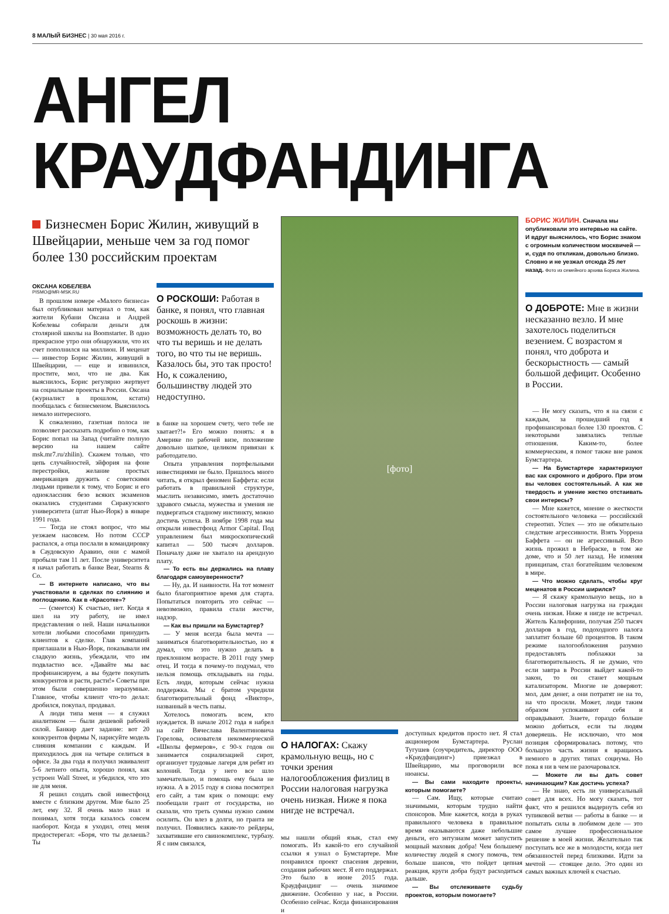8 МАЛЫЙ БИЗНЕС | 30 мая 2016 г.
АНГЕЛ КРАУДФАНДИНГА
Бизнесмен Борис Жилин, живущий в Швейцарии, меньше чем за год помог более 130 российским проектам
ОКСАНА КОБЕЛЕВА
PISMO@MR-MSK.RU
В прошлом номере «Малого бизнеса» был опубликован материал о том, как жители Кубани Оксана и Андрей Кобелевы собирали деньги для столярной школы на Boomstarter. В одно прекрасное утро они обнаружили, что их счет пополнился на миллион. И меценат — инвестор Борис Жилин, живущий в Швейцарии, — еще и извинился, простите, мол, что не два. Как выяснилось, Борис регулярно жертвует на социальные проекты в России. Оксана (журналист в прошлом, кстати) пообщалась с бизнесменом. Выяснилось немало интересного.
К сожалению, газетная полоса не позволяет рассказать подробно о том, как Борис попал на Запад (читайте полную версию на нашем сайте msk.mr7.ru/zhilin). Скажем только, что цепь случайностей, эйфория на фоне перестройки, желание простых американцев дружить с советскими людьми привели к тому, что Борис и его одноклассник безо всяких экзаменов оказались студентами Сиракузского университета (штат Нью-Йорк) в январе 1991 года.
— Тогда не стоял вопрос, что мы уезжаем насовсем. Но потом СССР распался, а отца послали в командировку в Саудовскую Аравию, они с мамой пробыли там 11 лет. После университета я начал работать в банке Bear, Stearns & Co.
— В интернете написано, что вы участвовали в сделках по слиянию и поглощению. Как в «Красотке»?
— (смеется) К счастью, нет. Когда я шел на эту работу, не имел представления о ней. Наши начальники хотели любыми способами принудить клиентов к сделке. Глав компаний приглашали в Нью-Йорк, показывали им сладкую жизнь, убеждали, что им подвластно все. «Давайте мы вас профинансируем, а вы будете покупать конкурентов и расти, расти!» Советы при этом были совершенно неразумные. Главное, чтобы клиент что-то делал: дробился, покупал, продавал.
А люди типа меня — я служил аналитиком — были дешевой рабочей силой. Банкир дает задание: вот 20 конкурентов фирмы N, нарисуйте модель слияния компании с каждым. И приходилось дня на четыре селиться в офисе. За два года я получил эквивалент 5-6 летнего опыта, хорошо понял, как устроен Wall Street, и убедился, что это не для меня.
Я решил создать свой инвестфонд вместе с близким другом. Мне было 25 лет, ему 32. Я очень мало знал и понимал, хотя тогда казалось совсем наоборот. Когда я уходил, отец меня предостерегал: «Боря, что ты делаешь? Ты
О РОСКОШИ: Работая в банке, я понял, что главная роскошь в жизни: возможность делать то, во что ты веришь и не делать того, во что ты не веришь. Казалось бы, это так просто! Но, к сожалению, большинству людей это недоступно.
в банке на хорошем счету, чего тебе не хватает?!» Его можно понять: я в Америке по рабочей визе, положение довольно шаткое, целиком привязан к работодателю.
Опыта управления портфельными инвестициями не было. Пришлось много читать, я открыл феномен Баффета: если работать в правильной структуре, мыслить независимо, иметь достаточно здравого смысла, мужества и умения не подвергаться стадному инстинкту, можно достичь успеха. В ноябре 1998 года мы открыли инвестфонд Armor Capital. Под управлением был микроскопический капитал — 500 тысяч долларов. Поначалу даже не хватало на арендную плату.
— То есть вы держались на плаву благодаря самоуверенности?
— Ну, да. И наивности. На тот момент было благоприятное время для старта. Попытаться повторить это сейчас — невозможно, правила стали жестче, надзор.
— Как вы пришли на Бумстартер?
— У меня всегда была мечта — заниматься благотворительностью, но я думал, что это нужно делать в преклонном возрасте. В 2011 году умер отец. И тогда я почему-то подумал, что нельзя помощь откладывать на годы. Есть люди, которым сейчас нужна поддержка. Мы с братом учредили благотворительный фонд «Виктор», названный в честь папы.
Хотелось помогать всем, кто нуждается. В начале 2012 года я набрел на сайт Вячеслава Валентиновича Горелова, основателя некоммерческой «Школы фермеров», с 90-х годов он занимается социализацией сирот, организует трудовые лагеря для ребят из колоний. Тогда у него все шло замечательно, и помощь ему была не нужна. А в 2015 году я снова посмотрел его сайт, а там крик о помощи: ему пообещали грант от государства, но сказали, что треть суммы нужно самим осилить. Он влез в долги, но гранта не получил. Появились какие-то рейдеры, захватившие его свинокомплекс, турбазу. Я с ним связался,
[фото]
О НАЛОГАХ: Скажу крамольную вещь, но с точки зрения налогообложения физлиц в России налоговая нагрузка очень низкая. Ниже я пока нигде не встречал.
мы нашли общий язык, стал ему помогать. Из какой-то его случайной ссылки я узнал о Бумстартере. Мне понравился проект спасения деревни, создания рабочих мест. Я его поддержал. Это было в июне 2015 года. Краудфандинг — очень значимое движение. Особенно у нас, в России. Особенно сейчас. Когда финансирования и
доступных кредитов просто нет. Я стал акционером Бумстартера. Руслан Тугушев (соучредитель, директор ООО «Краудфандинг») приезжал в Швейцарию, мы проговорили все нюансы.
— Вы сами находите проекты, которым помогаете?
— Сам. Ищу, которые считаю значимыми, которым трудно найти спонсоров. Мне кажется, когда в руках правильного человека в правильное время оказываются даже небольшие деньги, его энтузиазм может запустить мощный маховик добра! Чем большему количеству людей я смогу помочь, тем больше шансов, что пойдет цепная реакция, круги добра будут расходиться дальше.
— Вы отслеживаете судьбу проектов, которым помогаете?
БОРИС ЖИЛИН. Сначала мы опубликовали это интервью на сайте. И вдруг выяснилось, что Борис знаком с огромным количеством москвичей — и, судя по откликам, довольно близко. Словно и не уезжал отсюда 25 лет назад. Фото из семейного архива Бориса Жилина.
О ДОБРОТЕ: Мне в жизни несказанно везло. И мне захотелось поделиться везением. С возрастом я понял, что доброта и бескорыстность — самый большой дефицит. Особенно в России.
— Не могу сказать, что я на связи с каждым, за прошедший год я профинансировал более 130 проектов. С некоторыми завязались теплые отношения. Каким-то, более коммерческим, я помог также вне рамок Бумстартера.
— На Бумстартере характеризуют вас как скромного и доброго. При этом вы человек состоятельный. А как же твердость и умение жестко отстаивать свои интересы?
— Мне кажется, мнение о жесткости состоятельного человека — российский стереотип. Успех — это не обязательно следствие агрессивности. Взять Уоррена Баффета — он не агрессивный. Всю жизнь прожил в Небраске, в том же доме, что и 50 лет назад. Не изменяя принципам, стал богатейшим человеком в мире.
— Что можно сделать, чтобы круг меценатов в России ширился?
— Я скажу крамольную вещь, но в России налоговая нагрузка на граждан очень низкая. Ниже я нигде не встречал. Житель Калифорнии, получая 250 тысяч долларов в год, подоходного налога заплатит больше 60 процентов. В таком режиме налогообложения разумно предоставлять поблажки за благотворительность. Я не думаю, что если завтра в России выйдет какой-то закон, то он станет мощным катализатором. Многие не доверяют: мол, дам денег, а они потратят не на то, на что просили. Может, люди таким образом успокаивают себя и оправдывают. Знаете, гораздо больше можно добиться, если ты людям доверяешь. Не исключаю, что моя позиция сформировалась потому, что большую часть жизни я вращаюсь немного в других типах социума. Но пока я ни в чем не разочаровался.
— Можете ли вы дать совет начинающим? Как достичь успеха?
— Не знаю, есть ли универсальный совет для всех. Но могу сказать, тот факт, что я решился выдернуть себя из тупиковой ветви — работы в банке — и попытать силы в любимом деле — это самое лучшее профессиональное решение в моей жизни. Желательно так поступать все же в молодости, когда нет обязанностей перед близкими. Идти за мечтой — стоящее дело. Это один из самых важных ключей к счастью.